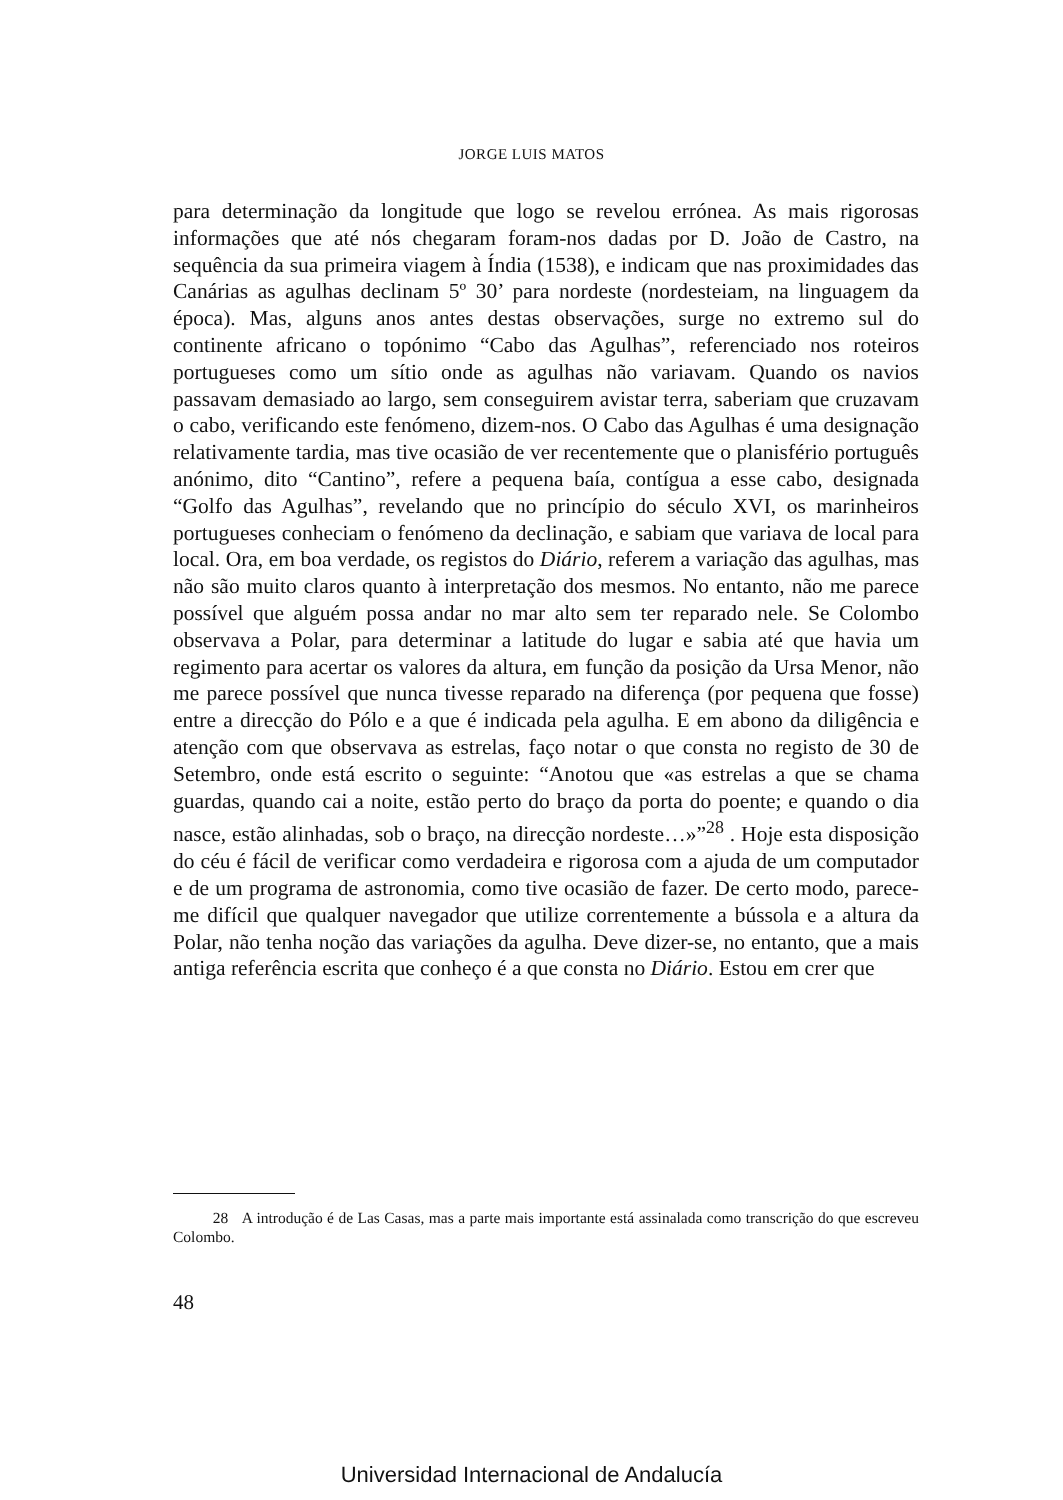JORGE LUIS MATOS
para determinação da longitude que logo se revelou errónea. As mais rigorosas informações que até nós chegaram foram-nos dadas por D. João de Castro, na sequência da sua primeira viagem à Índia (1538), e indicam que nas proximidades das Canárias as agulhas declinam 5º 30’ para nordeste (nordesteiam, na linguagem da época). Mas, alguns anos antes destas observações, surge no extremo sul do continente africano o topónimo “Cabo das Agulhas”, referenciado nos roteiros portugueses como um sítio onde as agulhas não variavam. Quando os navios passavam demasiado ao largo, sem conseguirem avistar terra, saberiam que cruzavam o cabo, verificando este fenómeno, dizem-nos. O Cabo das Agulhas é uma designação relativamente tardia, mas tive ocasião de ver recentemente que o planisfério português anónimo, dito “Cantino”, refere a pequena baía, contígua a esse cabo, designada “Golfo das Agulhas”, revelando que no princípio do século XVI, os marinheiros portugueses conheciam o fenómeno da declinação, e sabiam que variava de local para local. Ora, em boa verdade, os registos do Diário, referem a variação das agulhas, mas não são muito claros quanto à interpretação dos mesmos. No entanto, não me parece possível que alguém possa andar no mar alto sem ter reparado nele. Se Colombo observava a Polar, para determinar a latitude do lugar e sabia até que havia um regimento para acertar os valores da altura, em função da posição da Ursa Menor, não me parece possível que nunca tivesse reparado na diferença (por pequena que fosse) entre a direcção do Pólo e a que é indicada pela agulha. E em abono da diligência e atenção com que observava as estrelas, faço notar o que consta no registo de 30 de Setembro, onde está escrito o seguinte: “Anotou que «as estrelas a que se chama guardas, quando cai a noite, estão perto do braço da porta do poente; e quando o dia nasce, estão alinhadas, sob o braço, na direcção nordeste…»”<sup>28</sup> . Hoje esta disposição do céu é fácil de verificar como verdadeira e rigorosa com a ajuda de um computador e de um programa de astronomia, como tive ocasião de fazer. De certo modo, parece-me difícil que qualquer navegador que utilize correntemente a bússola e a altura da Polar, não tenha noção das variações da agulha. Deve dizer-se, no entanto, que a mais antiga referência escrita que conheço é a que consta no Diário. Estou em crer que
28 A introdução é de Las Casas, mas a parte mais importante está assinalada como transcrição do que escreveu Colombo.
48
Universidad Internacional de Andalucía